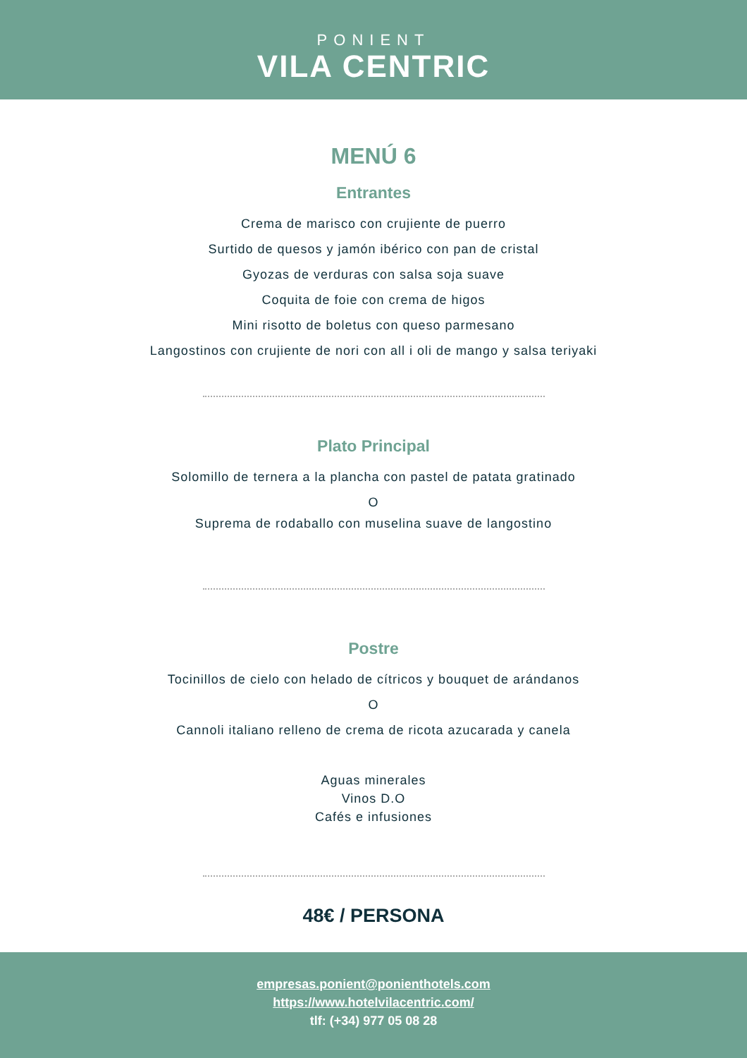PONIENT
VILA CENTRIC
MENÚ 6
Entrantes
Crema de marisco con crujiente de puerro
Surtido de quesos y jamón ibérico con pan de cristal
Gyozas de verduras con salsa soja suave
Coquita de foie con crema de higos
Mini risotto de boletus con queso parmesano
Langostinos con crujiente de nori con all i oli de mango y salsa teriyaki
Plato Principal
Solomillo de ternera a la plancha con pastel de patata gratinado
O
Suprema de rodaballo con muselina suave de langostino
Postre
Tocinillos de cielo con helado de cítricos y bouquet de arándanos
O
Cannoli italiano relleno de crema de ricota azucarada y canela
Aguas minerales
Vinos D.O
Cafés e infusiones
48€ / PERSONA
empresas.ponient@ponienthotels.com
https://www.hotelvilacentric.com/
tlf: (+34) 977 05 08 28